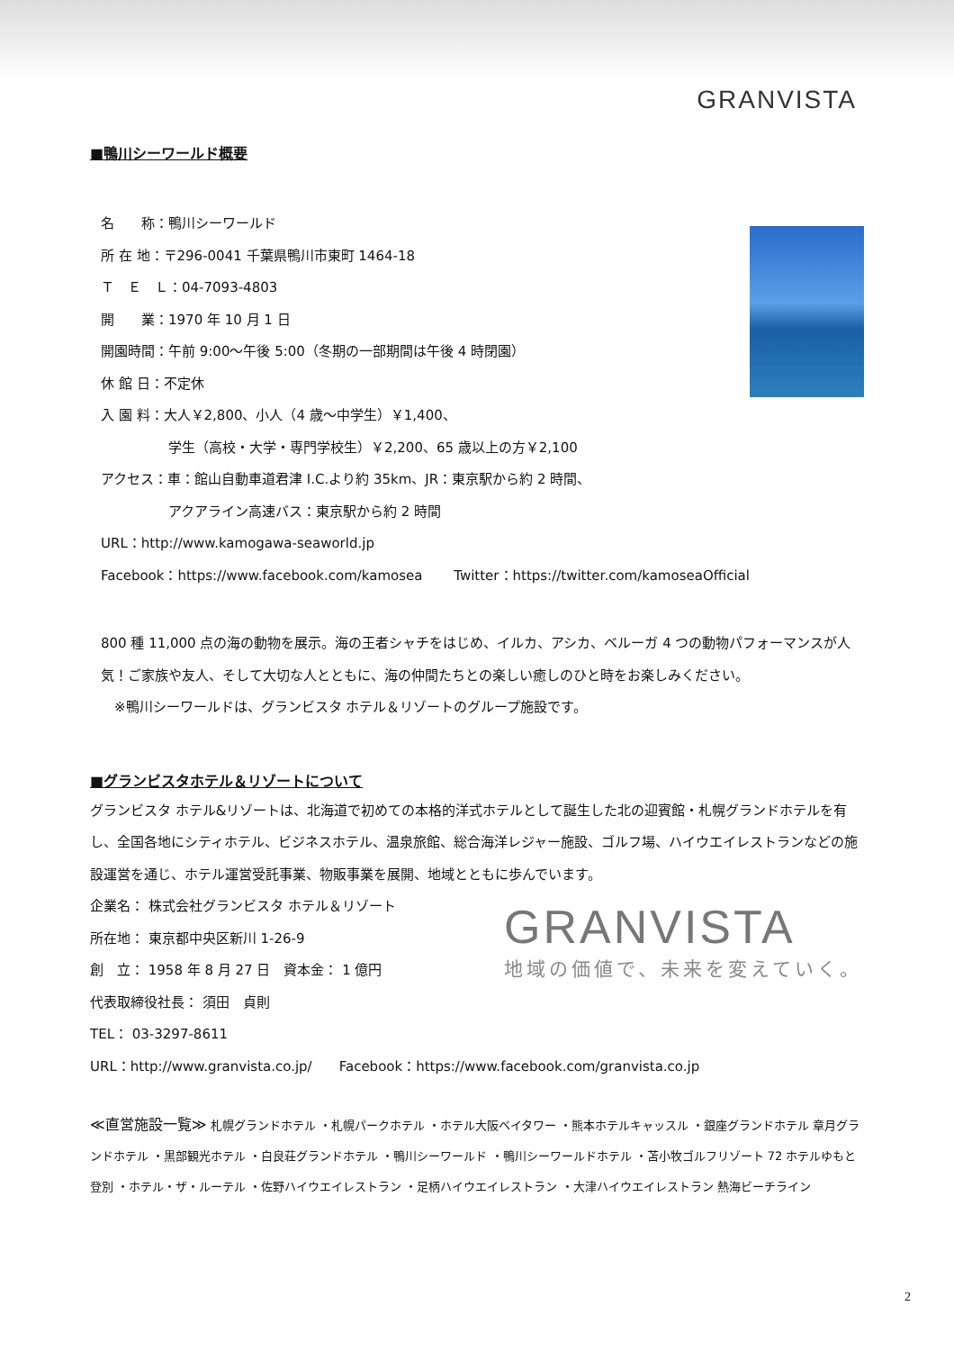GRANVISTA
■鴨川シーワールド概要
名　　称：鴨川シーワールド
所 在 地：〒296-0041 千葉県鴨川市東町 1464-18
Ｔ　Ｅ　Ｌ：04-7093-4803
開　　業：1970 年 10 月 1 日
開園時間：午前 9:00～午後 5:00（冬期の一部期間は午後 4 時閉園）
休 館 日：不定休
入 園 料：大人￥2,800、小人（4 歳～中学生）￥1,400、
　　　　　学生（高校・大学・専門学校生）￥2,200、65 歳以上の方￥2,100
アクセス：車：館山自動車道君津 I.C.より約 35km、JR：東京駅から約 2 時間、
　　　　　アクアライン高速バス：東京駅から約 2 時間
URL：http://www.kamogawa-seaworld.jp
Facebook：https://www.facebook.com/kamosea　　 Twitter：https://twitter.com/kamoseaOfficial
800 種 11,000 点の海の動物を展示。海の王者シャチをはじめ、イルカ、アシカ、ベルーガ 4 つの動物パフォーマンスが人気！ご家族や友人、そして大切な人とともに、海の仲間たちとの楽しい癒しのひと時をお楽しみください。
　※鴨川シーワールドは、グランビスタ ホテル＆リゾートのグループ施設です。
■グランビスタホテル＆リゾートについて
グランビスタ ホテル&リゾートは、北海道で初めての本格的洋式ホテルとして誕生した北の迎賓館・札幌グランドホテルを有し、全国各地にシティホテル、ビジネスホテル、温泉旅館、総合海洋レジャー施設、ゴルフ場、ハイウエイレストランなどの施設運営を通じ、ホテル運営受託事業、物販事業を展開、地域とともに歩んでいます。
企業名： 株式会社グランビスタ ホテル＆リゾート
所在地： 東京都中央区新川 1-26-9
創　立： 1958 年 8 月 27 日　資本金： 1 億円
代表取締役社長： 須田　貞則
TEL： 03-3297-8611
GRANVISTA
地域の価値で、未来を変えていく。
URL：http://www.granvista.co.jp/　　Facebook：https://www.facebook.com/granvista.co.jp
≪直営施設一覧≫ 札幌グランドホテル ・札幌パークホテル ・ホテル大阪ベイタワー ・熊本ホテルキャッスル ・銀座グランドホテル 章月グランドホテル ・黒部観光ホテル ・白良荘グランドホテル ・鴨川シーワールド ・鴨川シーワールドホテル ・苫小牧ゴルフリゾート 72 ホテルゆもと登別 ・ホテル・ザ・ルーテル ・佐野ハイウエイレストラン ・足柄ハイウエイレストラン ・大津ハイウエイレストラン 熱海ビーチライン
2